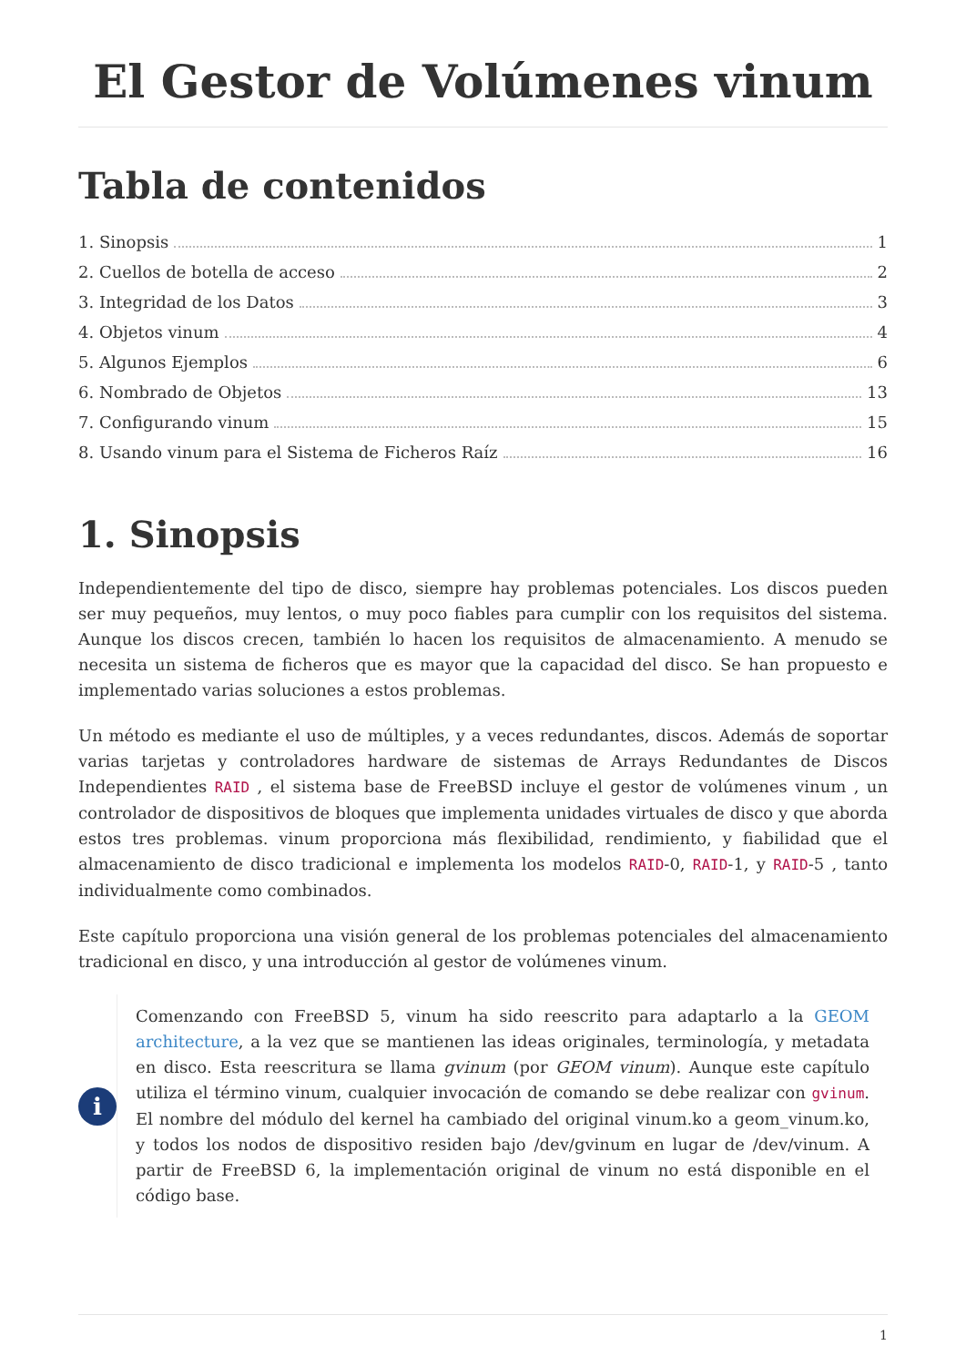El Gestor de Volúmenes vinum
Tabla de contenidos
1. Sinopsis 1
2. Cuellos de botella de acceso 2
3. Integridad de los Datos 3
4. Objetos vinum 4
5. Algunos Ejemplos 6
6. Nombrado de Objetos 13
7. Configurando vinum 15
8. Usando vinum para el Sistema de Ficheros Raíz 16
1. Sinopsis
Independientemente del tipo de disco, siempre hay problemas potenciales. Los discos pueden ser muy pequeños, muy lentos, o muy poco fiables para cumplir con los requisitos del sistema. Aunque los discos crecen, también lo hacen los requisitos de almacenamiento. A menudo se necesita un sistema de ficheros que es mayor que la capacidad del disco. Se han propuesto e implementado varias soluciones a estos problemas.
Un método es mediante el uso de múltiples, y a veces redundantes, discos. Además de soportar varias tarjetas y controladores hardware de sistemas de Arrays Redundantes de Discos Independientes RAID , el sistema base de FreeBSD incluye el gestor de volúmenes vinum , un controlador de dispositivos de bloques que implementa unidades virtuales de disco y que aborda estos tres problemas. vinum proporciona más flexibilidad, rendimiento, y fiabilidad que el almacenamiento de disco tradicional e implementa los modelos RAID-0, RAID-1, y RAID-5 , tanto individualmente como combinados.
Este capítulo proporciona una visión general de los problemas potenciales del almacenamiento tradicional en disco, y una introducción al gestor de volúmenes vinum.
i
Comenzando con FreeBSD 5, vinum ha sido reescrito para adaptarlo a la GEOM architecture, a la vez que se mantienen las ideas originales, terminología, y metadata en disco. Esta reescritura se llama gvinum (por GEOM vinum). Aunque este capítulo utiliza el término vinum, cualquier invocación de comando se debe realizar con gvinum. El nombre del módulo del kernel ha cambiado del original vinum.ko a geom_vinum.ko, y todos los nodos de dispositivo residen bajo /dev/gvinum en lugar de /dev/vinum. A partir de FreeBSD 6, la implementación original de vinum no está disponible en el código base.
1